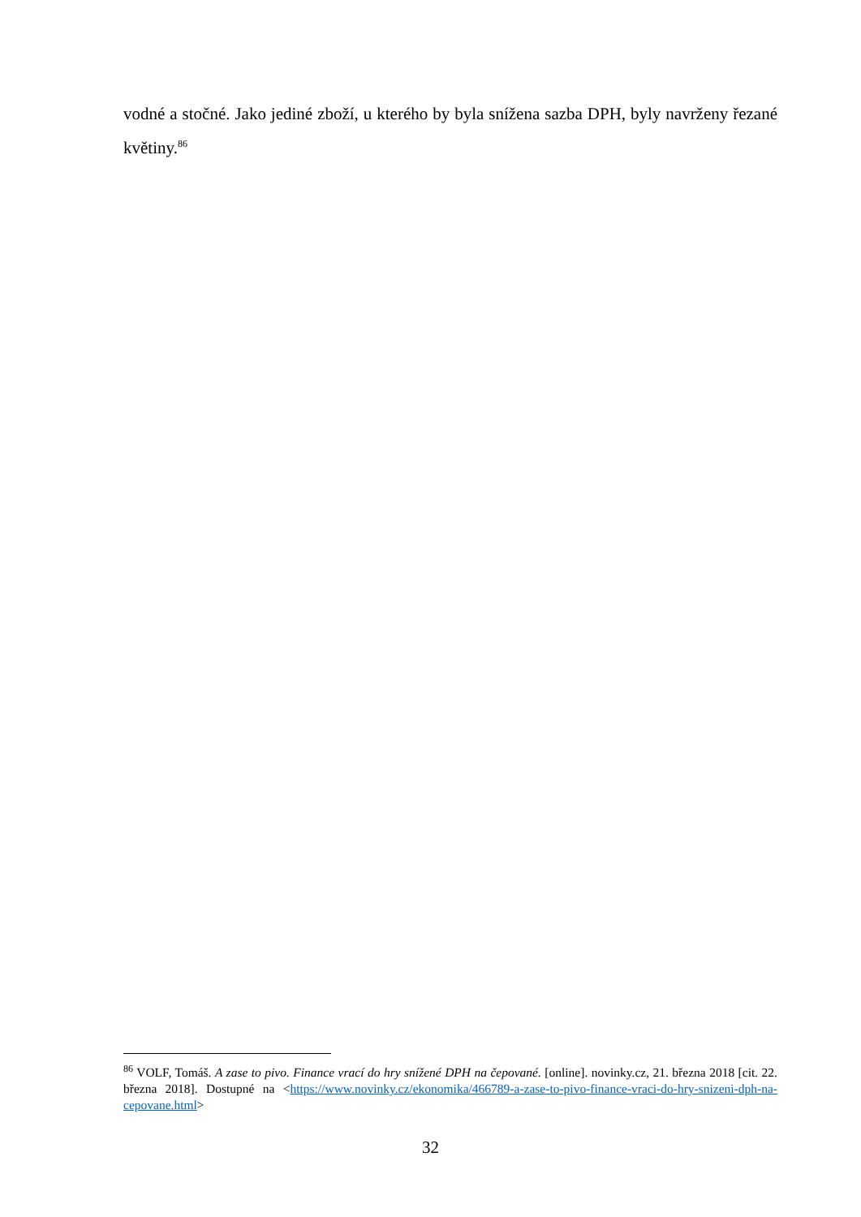vodné a stočné. Jako jediné zboží, u kterého by byla snížena sazba DPH, byly navrženy řezané květiny.<sup>86</sup>
<sup>86</sup> VOLF, Tomáš. A zase to pivo. Finance vrací do hry snížené DPH na čepované. [online]. novinky.cz, 21. března 2018 [cit. 22. března 2018]. Dostupné na <https://www.novinky.cz/ekonomika/466789-a-zase-to-pivo-finance-vraci-do-hry-snizeni-dph-na-cepovane.html>
32